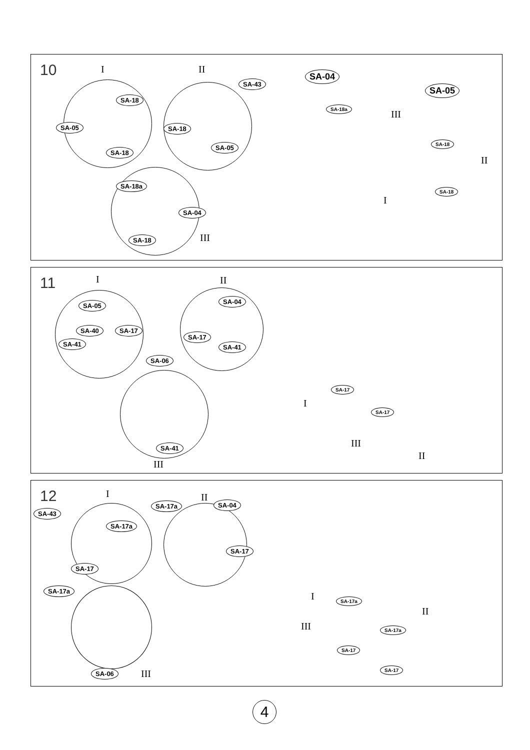10 I II
SA-18
SA-05
SA-18
SA-43
SA-18
SA-05
SA-18a
SA-04
SA-18 III
SA-04
SA-05
SA-18a
III
SA-18
II
SA-18
I
11 I II
SA-05
SA-40 SA-17
SA-41
SA-04
SA-17
SA-41
SA-06
SA-41
III
SA-17
I
SA-17
III
II
12 I II
SA-43
SA-17a
SA-17
SA-17a SA-04
SA-17
SA-17a
SA-06 III
I SA-17a
III
II
SA-17a
SA-17
SA-17
4